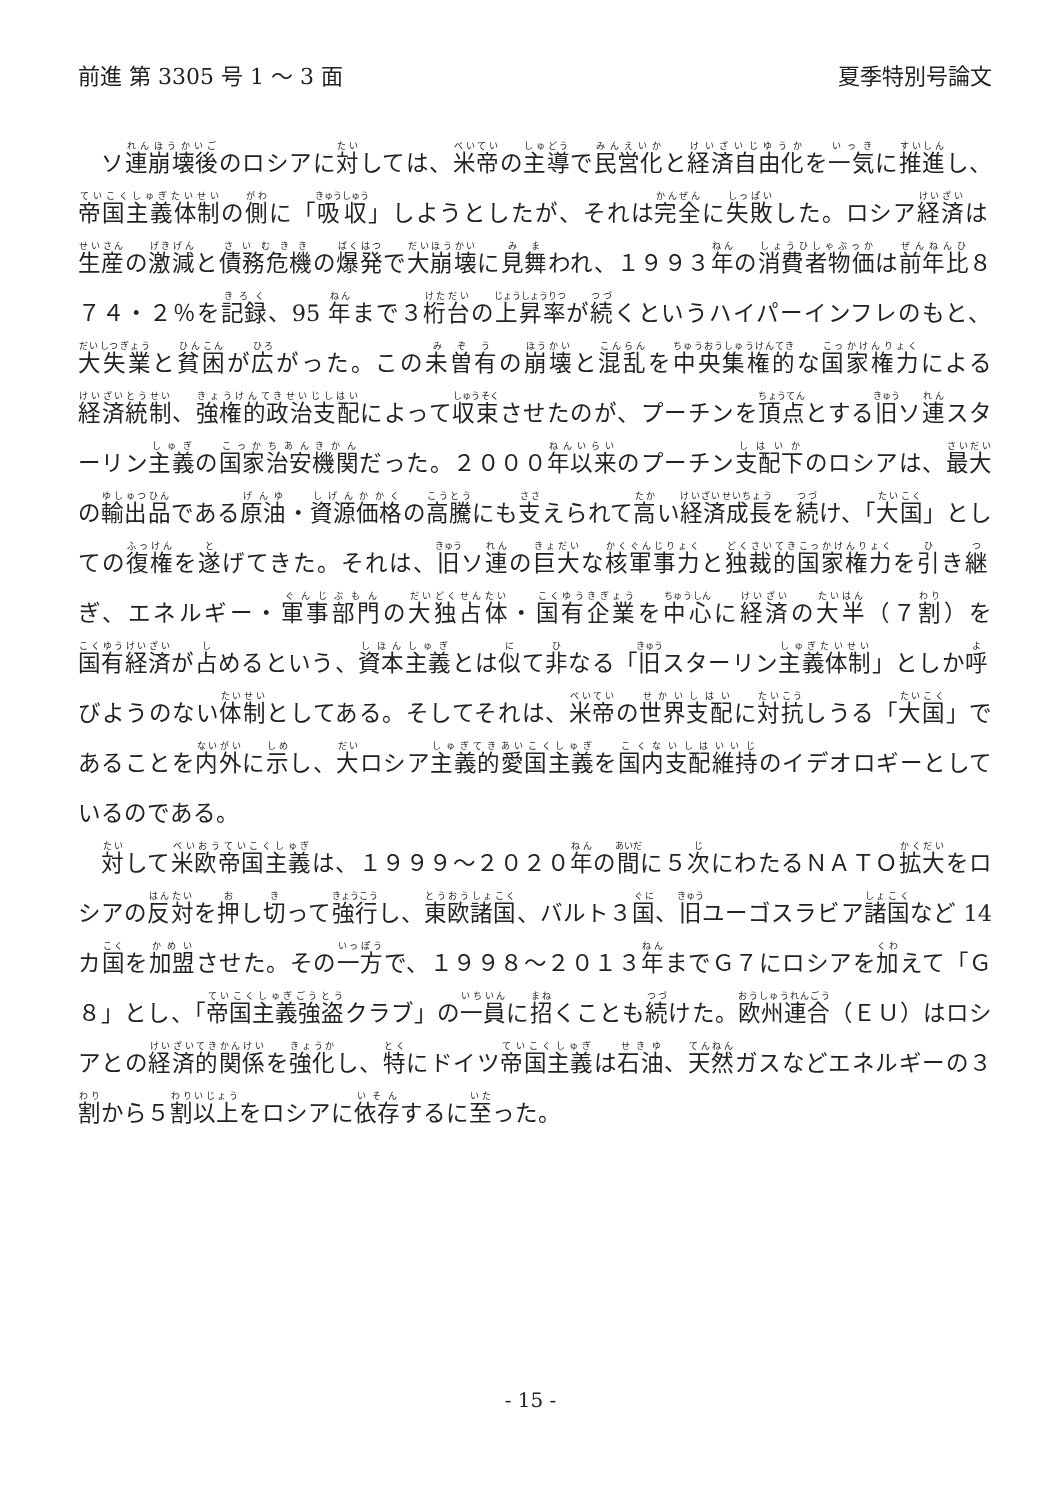前進 第 3305 号 1 ～ 3 面 夏季特別号論文
　ソ連崩壊後のロシアに対しては、米帝の主導で民営化と経済自由化を一気に推進し、帝国主義体制の側に「吸収」しようとしたが、それは完全に失敗した。ロシア経済は生産の激減と債務危機の爆発で大崩壊に見舞われ、１９９３年の消費者物価は前年比８７４・２％を記録、95 年まで３桁台の上昇率が続くというハイパーインフレのもと、大失業と貧困が広がった。この未曽有の崩壊と混乱を中央集権的な国家権力による経済統制、強権的政治支配によって収束させたのが、プーチンを頂点とする旧ソ連スターリン主義の国家治安機関だった。２０００年以来のプーチン支配下のロシアは、最大の輸出品である原油・資源価格の高騰にも支えられて高い経済成長を続け、「大国」としての復権を遂げてきた。それは、旧ソ連の巨大な核軍事力と独裁的国家権力を引き継ぎ、エネルギー・軍事部門の大独占体・国有企業を中心に経済の大半（７割）を国有経済が占めるという、資本主義とは似て非なる「旧スターリン主義体制」としか呼びようのない体制としてある。そしてそれは、米帝の世界支配に対抗しうる「大国」であることを内外に示し、大ロシア主義的愛国主義を国内支配維持のイデオロギーとしているのである。
　対して米欧帝国主義は、１９９９～２０２０年の間に５次にわたるＮＡＴＯ拡大をロシアの反対を押し切って強行し、東欧諸国、バルト３国、旧ユーゴスラビア諸国など 14 カ国を加盟させた。その一方で、１９９８～２０１３年までＧ７にロシアを加えて「Ｇ８」とし、「帝国主義強盗クラブ」の一員に招くことも続けた。欧州連合（ＥＵ）はロシアとの経済的関係を強化し、特にドイツ帝国主義は石油、天然ガスなどエネルギーの３割から５割以上をロシアに依存するに至った。
- 15 -